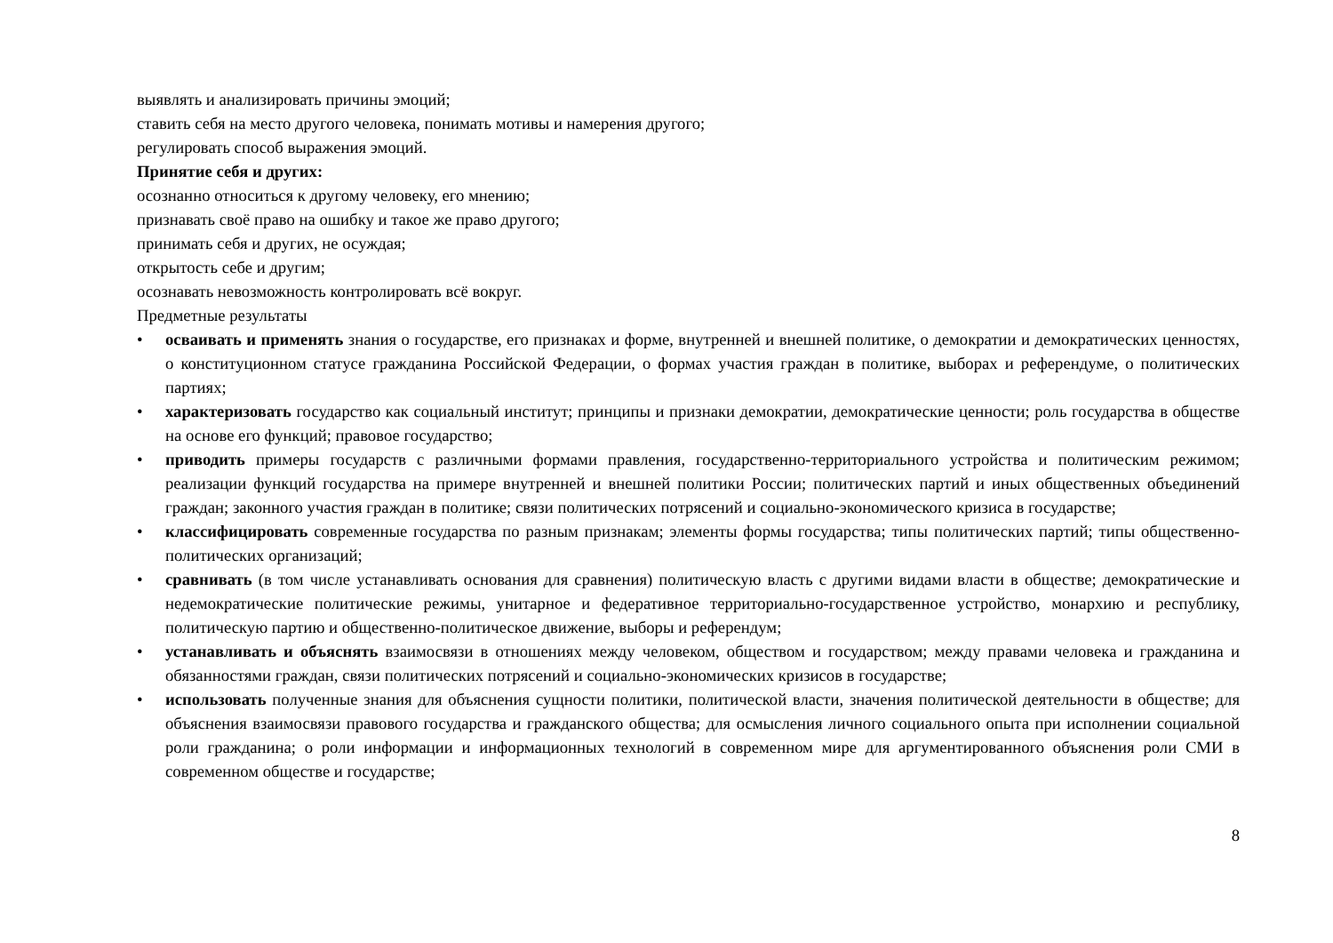выявлять и анализировать причины эмоций;
ставить себя на место другого человека, понимать мотивы и намерения другого;
регулировать способ выражения эмоций.
Принятие себя и других:
осознанно относиться к другому человеку, его мнению;
признавать своё право на ошибку и такое же право другого;
принимать себя и других, не осуждая;
открытость себе и другим;
осознавать невозможность контролировать всё вокруг.
Предметные результаты
• осваивать и применять знания о государстве, его признаках и форме, внутренней и внешней политике, о демократии и демократических ценностях, о конституционном статусе гражданина Российской Федерации, о формах участия граждан в политике, выборах и референдуме, о политических партиях;
• характеризовать государство как социальный институт; принципы и признаки демократии, демократические ценности; роль государства в обществе на основе его функций; правовое государство;
• приводить примеры государств с различными формами правления, государственно-территориального устройства и политическим режимом; реализации функций государства на примере внутренней и внешней политики России; политических партий и иных общественных объединений граждан; законного участия граждан в политике; связи политических потрясений и социально-экономического кризиса в государстве;
• классифицировать современные государства по разным признакам; элементы формы государства; типы политических партий; типы общественно-политических организаций;
• сравнивать (в том числе устанавливать основания для сравнения) политическую власть с другими видами власти в обществе; демократические и недемократические политические режимы, унитарное и федеративное территориально-государственное устройство, монархию и республику, политическую партию и общественно-политическое движение, выборы и референдум;
• устанавливать и объяснять взаимосвязи в отношениях между человеком, обществом и государством; между правами человека и гражданина и обязанностями граждан, связи политических потрясений и социально-экономических кризисов в государстве;
• использовать полученные знания для объяснения сущности политики, политической власти, значения политической деятельности в обществе; для объяснения взаимосвязи правового государства и гражданского общества; для осмысления личного социального опыта при исполнении социальной роли гражданина; о роли информации и информационных технологий в современном мире для аргументированного объяснения роли СМИ в современном обществе и государстве;
8